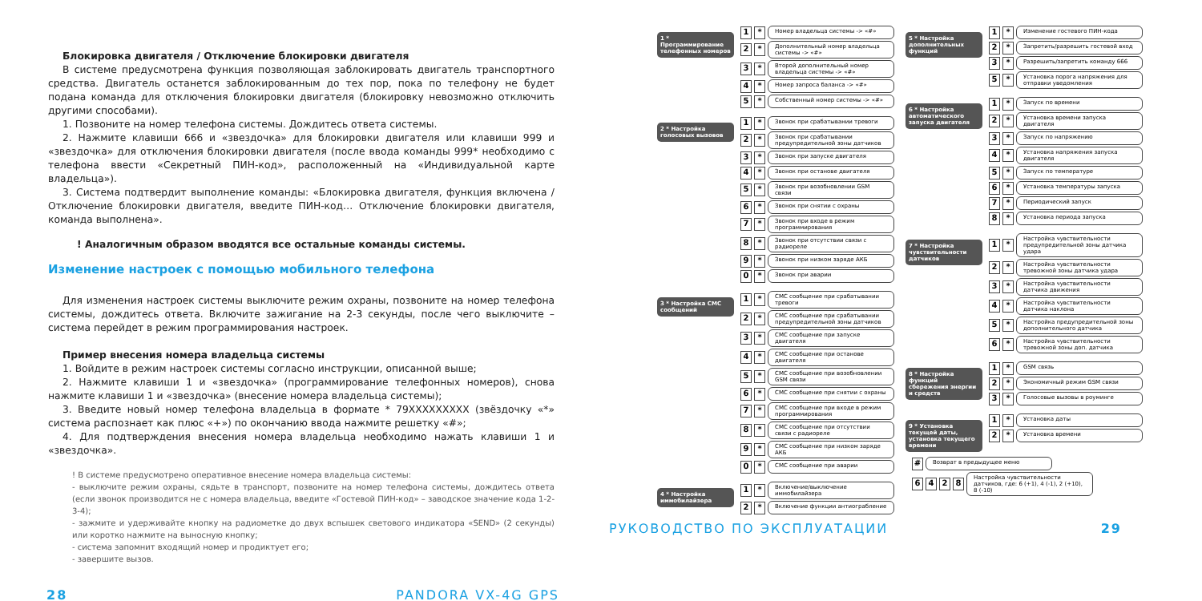Блокировка двигателя / Отключение блокировки двигателя
В системе предусмотрена функция позволяющая заблокировать двигатель транспортного средства. Двигатель останется заблокированным до тех пор, пока по телефону не будет подана команда для отключения блокировки двигателя (блокировку невозможно отключить другими способами).
1. Позвоните на номер телефона системы. Дождитесь ответа системы.
2. Нажмите клавиши 666 и «звездочка» для блокировки двигателя или клавиши 999 и «звездочка» для отключения блокировки двигателя (после ввода команды 999* необходимо с телефона ввести «Секретный ПИН-код», расположенный на «Индивидуальной карте владельца»).
3. Система подтвердит выполнение команды: «Блокировка двигателя, функция включена / Отключение блокировки двигателя, введите ПИН-код… Отключение блокировки двигателя, команда выполнена».
! Аналогичным образом вводятся все остальные команды системы.
Изменение настроек с помощью мобильного телефона
Для изменения настроек системы выключите режим охраны, позвоните на номер телефона системы, дождитесь ответа. Включите зажигание на 2-3 секунды, после чего выключите – система перейдет в режим программирования настроек.
Пример внесения номера владельца системы
1. Войдите в режим настроек системы согласно инструкции, описанной выше;
2. Нажмите клавиши 1 и «звездочка» (программирование телефонных номеров), снова нажмите клавиши 1 и «звездочка» (внесение номера владельца системы);
3. Введите новый номер телефона владельца в формате * 79XXXXXXXXX (звёздочку «*» система распознает как плюс «+») по окончанию ввода нажмите решетку «#»;
4. Для подтверждения внесения номера владельца необходимо нажать клавиши 1 и «звездочка».
! В системе предусмотрено оперативное внесение номера владельца системы:
- выключите режим охраны, сядьте в транспорт, позвоните на номер телефона системы, дождитесь ответа (если звонок производится не с номера владельца, введите «Гостевой ПИН-код» – заводское значение кода 1-2-3-4);
- зажмите и удерживайте кнопку на радиометке до двух вспышек светового индикатора «SEND» (2 секунды) или коротко нажмите на выносную кнопку;
- система запомнит входящий номер и продиктует его;
- завершите вызов.
28 PANDORA VX-4G GPS
1 * Программирование телефонных номеров
1 * Номер владельца системы -> «#»
2 * Дополнительный номер владельца системы -> «#»
3 * Второй дополнительный номер владельца системы -> «#»
4 * Номер запроса баланса -> «#»
5 * Собственный номер системы -> «#»
2 * Настройка голосовых вызовов
1 * Звонок при срабатывании тревоги
2 * Звонок при срабатывании предупредительной зоны датчиков
3 * Звонок при запуске двигателя
4 * Звонок при останове двигателя
5 * Звонок при возобновлении GSM связи
6 * Звонок при снятии с охраны
7 * Звонок при входе в режим программирования
8 * Звонок при отсутствии связи с радиореле
9 * Звонок при низком заряде АКБ
0 * Звонок при аварии
3 * Настройка СМС сообщений
1 * СМС сообщение при срабатывании тревоги
2 * СМС сообщение при срабатывании предупредительной зоны датчиков
3 * СМС сообщение при запуске двигателя
4 * СМС сообщение при останове двигателя
5 * СМС сообщение при возобновлении GSM связи
6 * СМС сообщение при снятии с охраны
7 * СМС сообщение при входе в режим программирования
8 * СМС сообщение при отсутствии связи с радиореле
9 * СМС сообщение при низком заряде АКБ
0 * СМС сообщение при аварии
4 * Настройка иммобилайзера
1 * Включение/выключение иммобилайзера
2 * Включение функции антиограбление
5 * Настройка дополнительных функций
1 * Изменение гостевого ПИН-кода
2 * Запретить/разрешить гостевой вход
3 * Разрешить/запретить команду 666
5 * Установка порога напряжения для отправки уведомления
6 * Настройка автоматического запуска двигателя
1 * Запуск по времени
2 * Установка времени запуска двигателя
3 * Запуск по напряжению
4 * Установка напряжения запуска двигателя
5 * Запуск по температуре
6 * Установка температуры запуска
7 * Периодический запуск
8 * Установка периода запуска
7 * Настройка чувствительности датчиков
1 * Настройка чувствительности предупредительной зоны датчика удара
2 * Настройка чувствительности тревожной зоны датчика удара
3 * Настройка чувствительности датчика движения
4 * Настройка чувствительности датчика наклона
5 * Настройка предупредительной зоны дополнительного датчика
6 * Настройка чувствительности тревожной зоны доп. датчика
8 * Настройка функций сбережения энергии и средств
1 * GSM связь
2 * Экономичный режим GSM связи
3 * Голосовые вызовы в роуминге
9 * Установка текущей даты, установка текущего времени
1 * Установка даты
2 * Установка времени
# Возврат в предыдущее меню
6428 Настройка чувствительности датчиков, где: 6 (+1), 4 (-1), 2 (+10), 8 (-10)
РУКОВОДСТВО ПО ЭКСПЛУАТАЦИИ 29